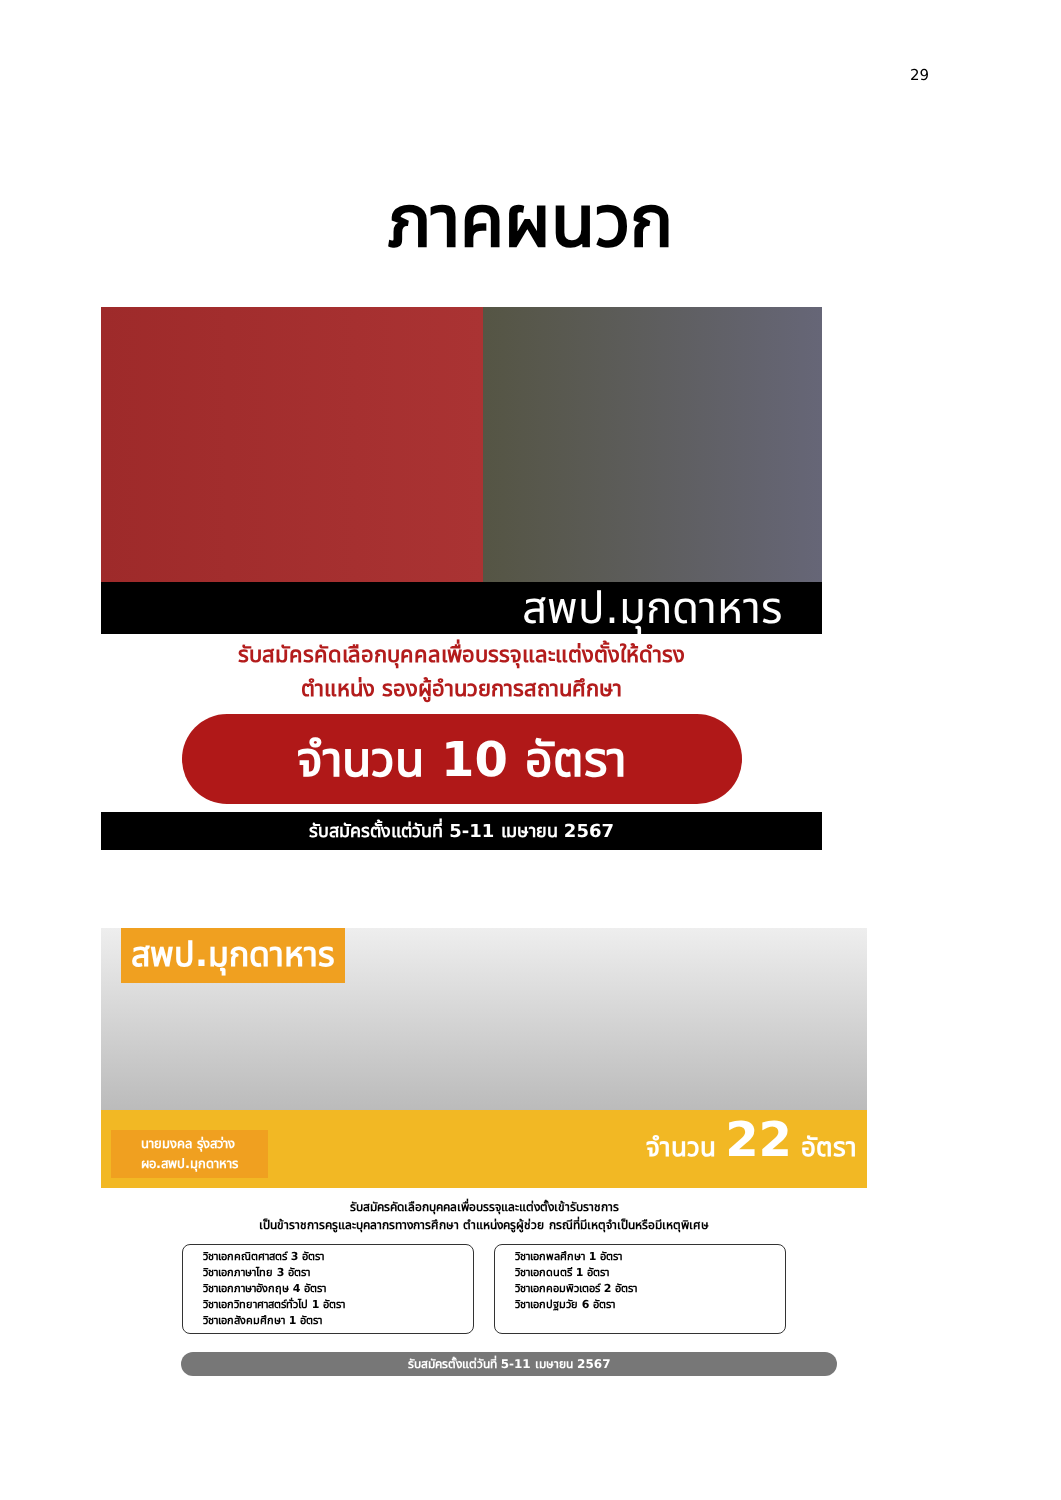29
ภาคผนวก
สพป.มุกดาหาร
รับสมัครคัดเลือกบุคคลเพื่อบรรจุและแต่งตั้งให้ดำรง
ตำแหน่ง รองผู้อำนวยการสถานศึกษา
จำนวน 10 อัตรา
รับสมัครตั้งแต่วันที่ 5-11 เมษายน 2567
สพป.มุกดาหาร
นายมงคล รุ่งสว่าง
ผอ.สพป.มุกดาหาร
จำนวน 22 อัตรา
รับสมัครคัดเลือกบุคคลเพื่อบรรจุและแต่งตั้งเข้ารับราชการ
เป็นข้าราชการครูและบุคลากรทางการศึกษา ตำแหน่งครูผู้ช่วย กรณีที่มีเหตุจำเป็นหรือมีเหตุพิเศษ
วิชาเอกคณิตศาสตร์ 3 อัตรา
วิชาเอกภาษาไทย 3 อัตรา
วิชาเอกภาษาอังกฤษ 4 อัตรา
วิชาเอกวิทยาศาสตร์ทั่วไป 1 อัตรา
วิชาเอกสังคมศึกษา 1 อัตรา
วิชาเอกพลศึกษา 1 อัตรา
วิชาเอกดนตรี 1 อัตรา
วิชาเอกคอมพิวเตอร์ 2 อัตรา
วิชาเอกปฐมวัย 6 อัตรา
รับสมัครตั้งแต่วันที่ 5-11 เมษายน 2567